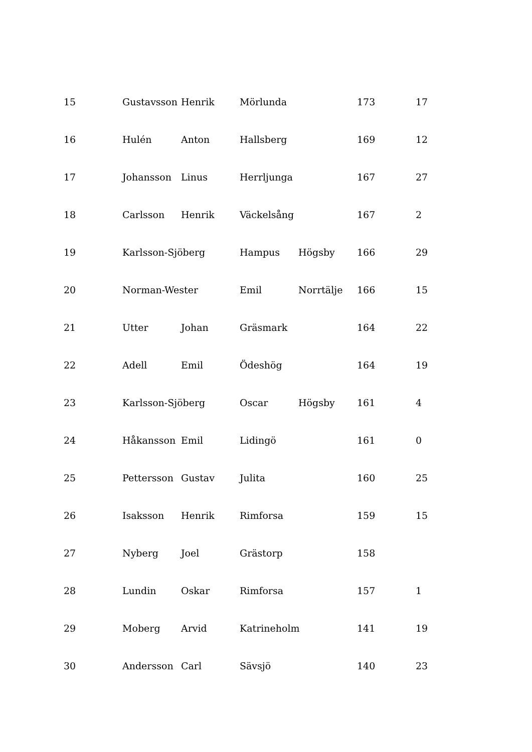| 15 | Gustavsson | Henrik | Mörlunda | | 173 | 17 |
| 16 | Hulén | Anton | Hallsberg | | 169 | 12 |
| 17 | Johansson | Linus | Herrljunga | | 167 | 27 |
| 18 | Carlsson | Henrik | Väckelsång | | 167 | 2 |
| 19 | Karlsson-Sjöberg | | Hampus | Högsby | 166 | 29 |
| 20 | Norman-Wester | | Emil | Norrtälje | 166 | 15 |
| 21 | Utter | Johan | Gräsmark | | 164 | 22 |
| 22 | Adell | Emil | Ödeshög | | 164 | 19 |
| 23 | Karlsson-Sjöberg | | Oscar | Högsby | 161 | 4 |
| 24 | Håkansson | Emil | Lidingö | | 161 | 0 |
| 25 | Pettersson | Gustav | Julita | | 160 | 25 |
| 26 | Isaksson | Henrik | Rimforsa | | 159 | 15 |
| 27 | Nyberg | Joel | Grästorp | | 158 | |
| 28 | Lundin | Oskar | Rimforsa | | 157 | 1 |
| 29 | Moberg | Arvid | Katrineholm | | 141 | 19 |
| 30 | Andersson | Carl | Sävsjö | | 140 | 23 |